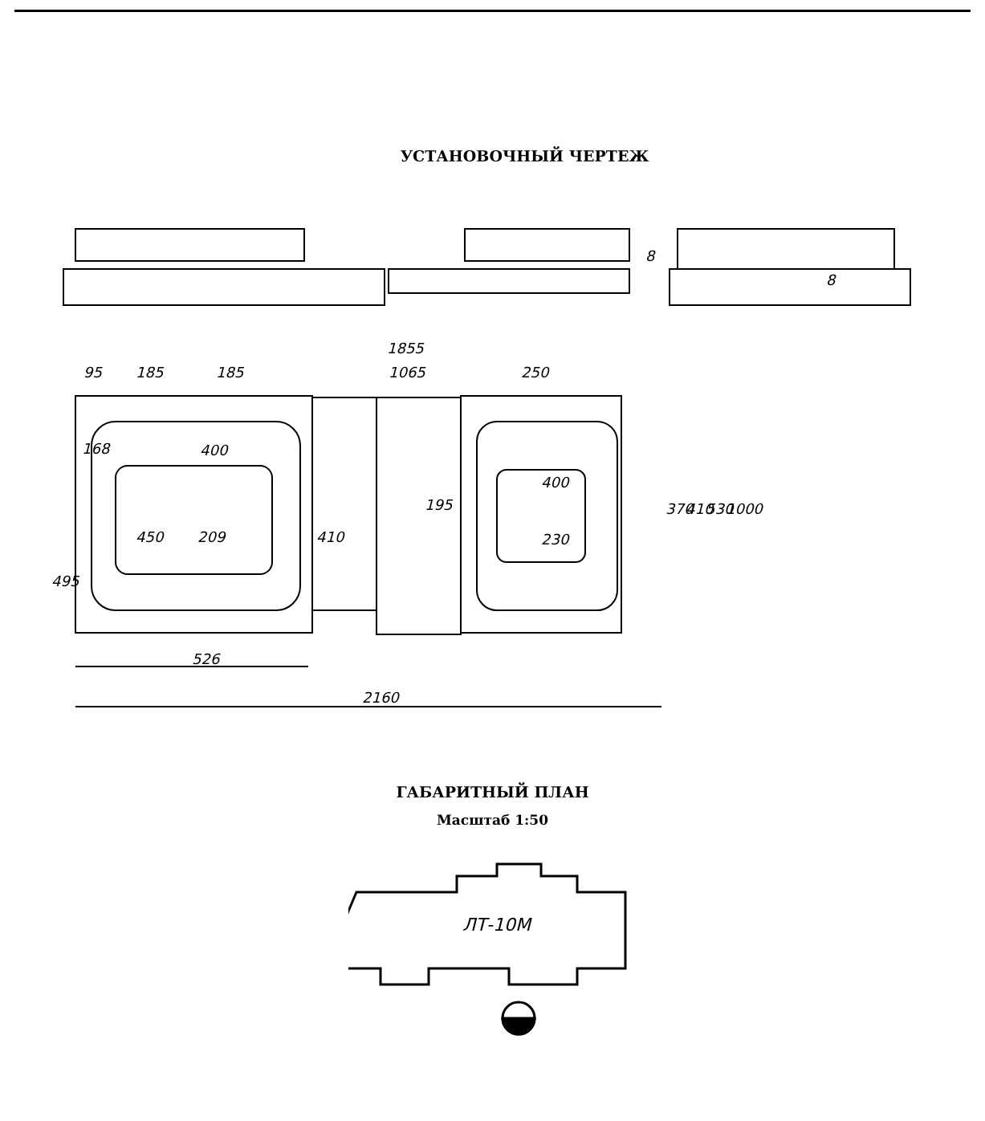УСТАНОВОЧНЫЙ ЧЕРТЕЖ
1855
95
185
185
1065
250
168
400
400
230
526
2160
495
450
209
410
195
370
410
530
1000
8
8
ГАБАРИТНЫЙ ПЛАН
Масштаб 1:50
ЛТ-10М